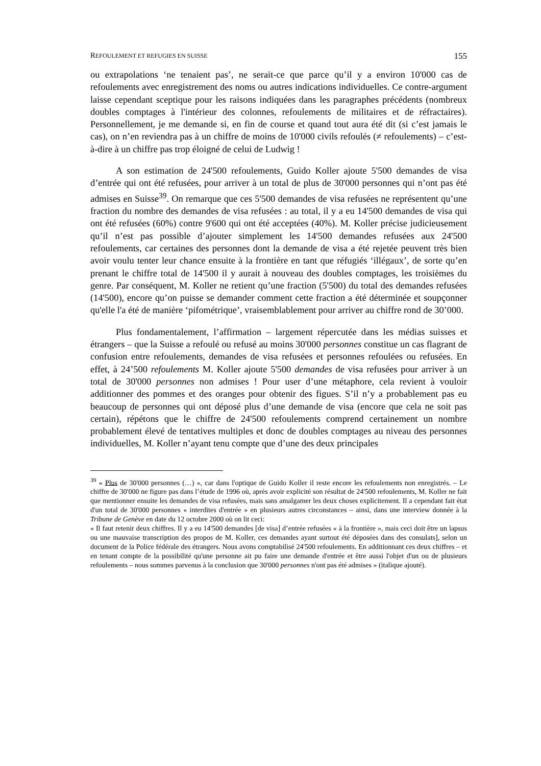REFOULEMENT ET REFUGIES EN SUISSE 155
ou extrapolations ‘ne tenaient pas’, ne serait-ce que parce qu’il y a environ 10'000 cas de refoulements avec enregistrement des noms ou autres indications individuelles. Ce contre-argument laisse cependant sceptique pour les raisons indiquées dans les paragraphes précédents (nombreux doubles comptages à l'intérieur des colonnes, refoulements de militaires et de réfractaires). Personnellement, je me demande si, en fin de course et quand tout aura été dit (si c’est jamais le cas), on n’en reviendra pas à un chiffre de moins de 10'000 civils refoulés (≠ refoulements) – c’est-à-dire à un chiffre pas trop éloigné de celui de Ludwig !
A son estimation de 24'500 refoulements, Guido Koller ajoute 5'500 demandes de visa d’entrée qui ont été refusées, pour arriver à un total de plus de 30'000 personnes qui n’ont pas été admises en Suisse<sup>39</sup>. On remarque que ces 5'500 demandes de visa refusées ne représentent qu’une fraction du nombre des demandes de visa refusées : au total, il y a eu 14'500 demandes de visa qui ont été refusées (60%) contre 9'600 qui ont été acceptées (40%). M. Koller précise judicieusement qu’il n’est pas possible d’ajouter simplement les 14'500 demandes refusées aux 24'500 refoulements, car certaines des personnes dont la demande de visa a été rejetée peuvent très bien avoir voulu tenter leur chance ensuite à la frontière en tant que réfugiés ‘illégaux’, de sorte qu’en prenant le chiffre total de 14'500 il y aurait à nouveau des doubles comptages, les troisièmes du genre. Par conséquent, M. Koller ne retient qu’une fraction (5'500) du total des demandes refusées (14'500), encore qu’on puisse se demander comment cette fraction a été déterminée et soupçonner qu'elle l'a été de manière ‘pifométrique’, vraisemblablement pour arriver au chiffre rond de 30’000.
Plus fondamentalement, l’affirmation – largement répercutée dans les médias suisses et étrangers – que la Suisse a refoulé ou refusé au moins 30'000 personnes constitue un cas flagrant de confusion entre refoulements, demandes de visa refusées et personnes refoulées ou refusées. En effet, à 24’500 refoulements M. Koller ajoute 5'500 demandes de visa refusées pour arriver à un total de 30'000 personnes non admises ! Pour user d’une métaphore, cela revient à vouloir additionner des pommes et des oranges pour obtenir des figues. S’il n’y a probablement pas eu beaucoup de personnes qui ont déposé plus d’une demande de visa (encore que cela ne soit pas certain), répétons que le chiffre de 24'500 refoulements comprend certainement un nombre probablement élevé de tentatives multiples et donc de doubles comptages au niveau des personnes individuelles, M. Koller n’ayant tenu compte que d’une des deux principales
<sup>39</sup> « Plus de 30'000 personnes (…) », car dans l'optique de Guido Koller il reste encore les refoulements non enregistrés. – Le chiffre de 30'000 ne figure pas dans l’étude de 1996 où, après avoir explicité son résultat de 24'500 refoulements, M. Koller ne fait que mentionner ensuite les demandes de visa refusées, mais sans amalgamer les deux choses explicitement. Il a cependant fait état d'un total de 30'000 personnes « interdites d'entrée » en plusieurs autres circonstances – ainsi, dans une interview donnée à la Tribune de Genève en date du 12 octobre 2000 où on lit ceci:
« Il faut retenir deux chiffres. Il y a eu 14'500 demandes [de visa] d’entrée refusées « à la frontière », mais ceci doit être un lapsus ou une mauvaise transcription des propos de M. Koller, ces demandes ayant surtout été déposées dans des consulats], selon un document de la Police fédérale des étrangers. Nous avons comptabilisé 24'500 refoulements. En additionnant ces deux chiffres – et en tenant compte de la possibilité qu'une personne ait pu faire une demande d'entrée et être aussi l'objet d'un ou de plusieurs refoulements – nous sommes parvenus à la conclusion que 30'000 personnes n'ont pas été admises » (italique ajouté).